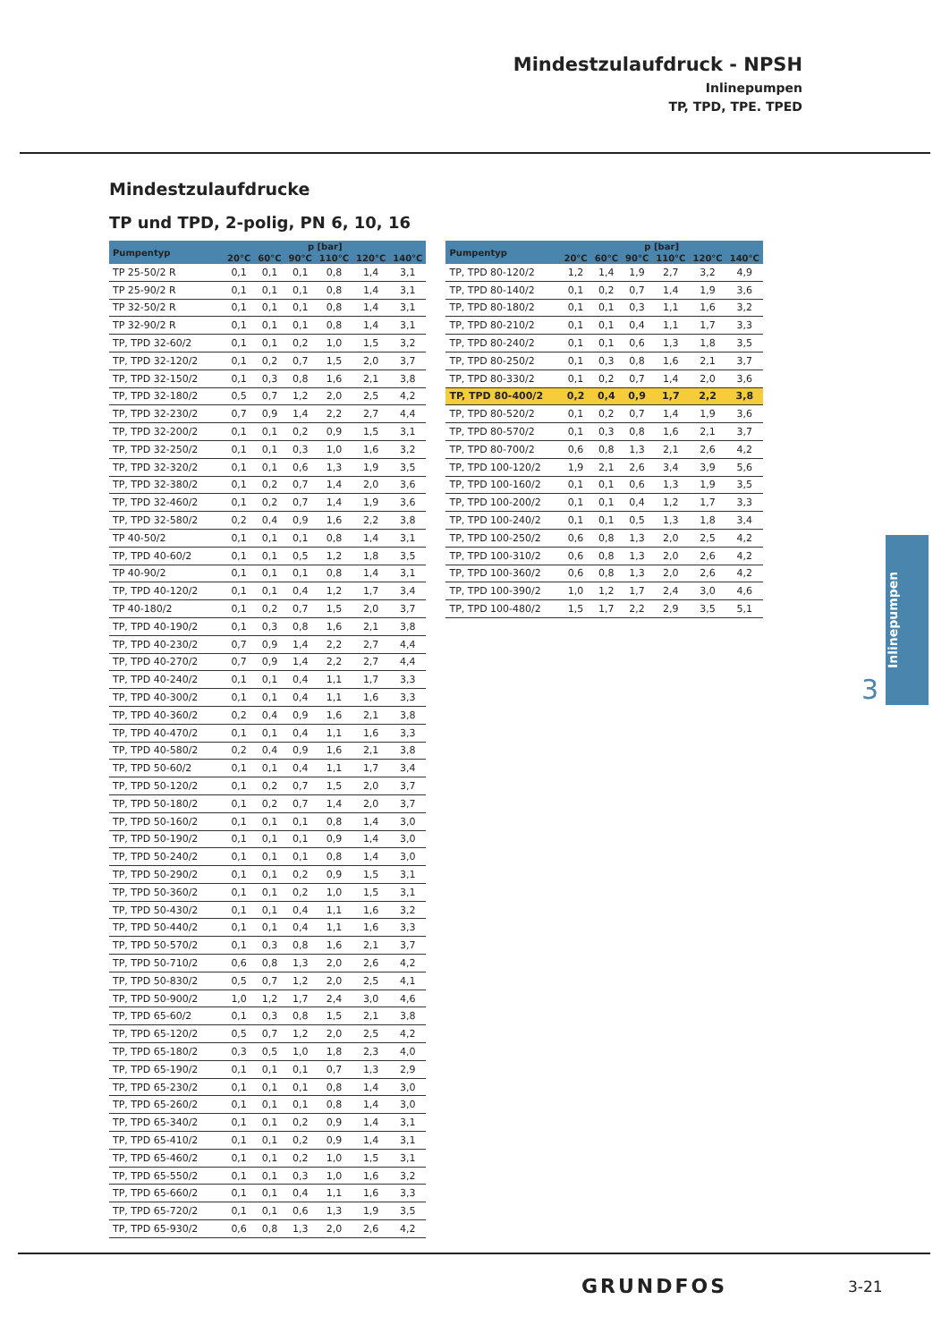Mindestzulaufdruck - NPSH
Inlinepumpen
TP, TPD, TPE. TPED
Mindestzulaufdrucke
TP und TPD, 2-polig, PN 6, 10, 16
| Pumpentyp | p [bar] | | | | | |
| --- | --- | --- | --- | --- | --- | --- |
| | 20°C | 60°C | 90°C | 110°C | 120°C | 140°C |
| TP 25-50/2 R | 0,1 | 0,1 | 0,1 | 0,8 | 1,4 | 3,1 |
| TP 25-90/2 R | 0,1 | 0,1 | 0,1 | 0,8 | 1,4 | 3,1 |
| TP 32-50/2 R | 0,1 | 0,1 | 0,1 | 0,8 | 1,4 | 3,1 |
| TP 32-90/2 R | 0,1 | 0,1 | 0,1 | 0,8 | 1,4 | 3,1 |
| TP, TPD 32-60/2 | 0,1 | 0,1 | 0,2 | 1,0 | 1,5 | 3,2 |
| TP, TPD 32-120/2 | 0,1 | 0,2 | 0,7 | 1,5 | 2,0 | 3,7 |
| TP, TPD 32-150/2 | 0,1 | 0,3 | 0,8 | 1,6 | 2,1 | 3,8 |
| TP, TPD 32-180/2 | 0,5 | 0,7 | 1,2 | 2,0 | 2,5 | 4,2 |
| TP, TPD 32-230/2 | 0,7 | 0,9 | 1,4 | 2,2 | 2,7 | 4,4 |
| TP, TPD 32-200/2 | 0,1 | 0,1 | 0,2 | 0,9 | 1,5 | 3,1 |
| TP, TPD 32-250/2 | 0,1 | 0,1 | 0,3 | 1,0 | 1,6 | 3,2 |
| TP, TPD 32-320/2 | 0,1 | 0,1 | 0,6 | 1,3 | 1,9 | 3,5 |
| TP, TPD 32-380/2 | 0,1 | 0,2 | 0,7 | 1,4 | 2,0 | 3,6 |
| TP, TPD 32-460/2 | 0,1 | 0,2 | 0,7 | 1,4 | 1,9 | 3,6 |
| TP, TPD 32-580/2 | 0,2 | 0,4 | 0,9 | 1,6 | 2,2 | 3,8 |
| TP 40-50/2 | 0,1 | 0,1 | 0,1 | 0,8 | 1,4 | 3,1 |
| TP, TPD 40-60/2 | 0,1 | 0,1 | 0,5 | 1,2 | 1,8 | 3,5 |
| TP 40-90/2 | 0,1 | 0,1 | 0,1 | 0,8 | 1,4 | 3,1 |
| TP, TPD 40-120/2 | 0,1 | 0,1 | 0,4 | 1,2 | 1,7 | 3,4 |
| TP 40-180/2 | 0,1 | 0,2 | 0,7 | 1,5 | 2,0 | 3,7 |
| TP, TPD 40-190/2 | 0,1 | 0,3 | 0,8 | 1,6 | 2,1 | 3,8 |
| TP, TPD 40-230/2 | 0,7 | 0,9 | 1,4 | 2,2 | 2,7 | 4,4 |
| TP, TPD 40-270/2 | 0,7 | 0,9 | 1,4 | 2,2 | 2,7 | 4,4 |
| TP, TPD 40-240/2 | 0,1 | 0,1 | 0,4 | 1,1 | 1,7 | 3,3 |
| TP, TPD 40-300/2 | 0,1 | 0,1 | 0,4 | 1,1 | 1,6 | 3,3 |
| TP, TPD 40-360/2 | 0,2 | 0,4 | 0,9 | 1,6 | 2,1 | 3,8 |
| TP, TPD 40-470/2 | 0,1 | 0,1 | 0,4 | 1,1 | 1,6 | 3,3 |
| TP, TPD 40-580/2 | 0,2 | 0,4 | 0,9 | 1,6 | 2,1 | 3,8 |
| TP, TPD 50-60/2 | 0,1 | 0,1 | 0,4 | 1,1 | 1,7 | 3,4 |
| TP, TPD 50-120/2 | 0,1 | 0,2 | 0,7 | 1,5 | 2,0 | 3,7 |
| TP, TPD 50-180/2 | 0,1 | 0,2 | 0,7 | 1,4 | 2,0 | 3,7 |
| TP, TPD 50-160/2 | 0,1 | 0,1 | 0,1 | 0,8 | 1,4 | 3,0 |
| TP, TPD 50-190/2 | 0,1 | 0,1 | 0,1 | 0,9 | 1,4 | 3,0 |
| TP, TPD 50-240/2 | 0,1 | 0,1 | 0,1 | 0,8 | 1,4 | 3,0 |
| TP, TPD 50-290/2 | 0,1 | 0,1 | 0,2 | 0,9 | 1,5 | 3,1 |
| TP, TPD 50-360/2 | 0,1 | 0,1 | 0,2 | 1,0 | 1,5 | 3,1 |
| TP, TPD 50-430/2 | 0,1 | 0,1 | 0,4 | 1,1 | 1,6 | 3,2 |
| TP, TPD 50-440/2 | 0,1 | 0,1 | 0,4 | 1,1 | 1,6 | 3,3 |
| TP, TPD 50-570/2 | 0,1 | 0,3 | 0,8 | 1,6 | 2,1 | 3,7 |
| TP, TPD 50-710/2 | 0,6 | 0,8 | 1,3 | 2,0 | 2,6 | 4,2 |
| TP, TPD 50-830/2 | 0,5 | 0,7 | 1,2 | 2,0 | 2,5 | 4,1 |
| TP, TPD 50-900/2 | 1,0 | 1,2 | 1,7 | 2,4 | 3,0 | 4,6 |
| TP, TPD 65-60/2 | 0,1 | 0,3 | 0,8 | 1,5 | 2,1 | 3,8 |
| TP, TPD 65-120/2 | 0,5 | 0,7 | 1,2 | 2,0 | 2,5 | 4,2 |
| TP, TPD 65-180/2 | 0,3 | 0,5 | 1,0 | 1,8 | 2,3 | 4,0 |
| TP, TPD 65-190/2 | 0,1 | 0,1 | 0,1 | 0,7 | 1,3 | 2,9 |
| TP, TPD 65-230/2 | 0,1 | 0,1 | 0,1 | 0,8 | 1,4 | 3,0 |
| TP, TPD 65-260/2 | 0,1 | 0,1 | 0,1 | 0,8 | 1,4 | 3,0 |
| TP, TPD 65-340/2 | 0,1 | 0,1 | 0,2 | 0,9 | 1,4 | 3,1 |
| TP, TPD 65-410/2 | 0,1 | 0,1 | 0,2 | 0,9 | 1,4 | 3,1 |
| TP, TPD 65-460/2 | 0,1 | 0,1 | 0,2 | 1,0 | 1,5 | 3,1 |
| TP, TPD 65-550/2 | 0,1 | 0,1 | 0,3 | 1,0 | 1,6 | 3,2 |
| TP, TPD 65-660/2 | 0,1 | 0,1 | 0,4 | 1,1 | 1,6 | 3,3 |
| TP, TPD 65-720/2 | 0,1 | 0,1 | 0,6 | 1,3 | 1,9 | 3,5 |
| TP, TPD 65-930/2 | 0,6 | 0,8 | 1,3 | 2,0 | 2,6 | 4,2 |
| Pumpentyp | p [bar] | | | | | |
| --- | --- | --- | --- | --- | --- | --- |
| | 20°C | 60°C | 90°C | 110°C | 120°C | 140°C |
| TP, TPD 80-120/2 | 1,2 | 1,4 | 1,9 | 2,7 | 3,2 | 4,9 |
| TP, TPD 80-140/2 | 0,1 | 0,2 | 0,7 | 1,4 | 1,9 | 3,6 |
| TP, TPD 80-180/2 | 0,1 | 0,1 | 0,3 | 1,1 | 1,6 | 3,2 |
| TP, TPD 80-210/2 | 0,1 | 0,1 | 0,4 | 1,1 | 1,7 | 3,3 |
| TP, TPD 80-240/2 | 0,1 | 0,1 | 0,6 | 1,3 | 1,8 | 3,5 |
| TP, TPD 80-250/2 | 0,1 | 0,3 | 0,8 | 1,6 | 2,1 | 3,7 |
| TP, TPD 80-330/2 | 0,1 | 0,2 | 0,7 | 1,4 | 2,0 | 3,6 |
| TP, TPD 80-400/2 | 0,2 | 0,4 | 0,9 | 1,7 | 2,2 | 3,8 |
| TP, TPD 80-520/2 | 0,1 | 0,2 | 0,7 | 1,4 | 1,9 | 3,6 |
| TP, TPD 80-570/2 | 0,1 | 0,3 | 0,8 | 1,6 | 2,1 | 3,7 |
| TP, TPD 80-700/2 | 0,6 | 0,8 | 1,3 | 2,1 | 2,6 | 4,2 |
| TP, TPD 100-120/2 | 1,9 | 2,1 | 2,6 | 3,4 | 3,9 | 5,6 |
| TP, TPD 100-160/2 | 0,1 | 0,1 | 0,6 | 1,3 | 1,9 | 3,5 |
| TP, TPD 100-200/2 | 0,1 | 0,1 | 0,4 | 1,2 | 1,7 | 3,3 |
| TP, TPD 100-240/2 | 0,1 | 0,1 | 0,5 | 1,3 | 1,8 | 3,4 |
| TP, TPD 100-250/2 | 0,6 | 0,8 | 1,3 | 2,0 | 2,5 | 4,2 |
| TP, TPD 100-310/2 | 0,6 | 0,8 | 1,3 | 2,0 | 2,6 | 4,2 |
| TP, TPD 100-360/2 | 0,6 | 0,8 | 1,3 | 2,0 | 2,6 | 4,2 |
| TP, TPD 100-390/2 | 1,0 | 1,2 | 1,7 | 2,4 | 3,0 | 4,6 |
| TP, TPD 100-480/2 | 1,5 | 1,7 | 2,2 | 2,9 | 3,5 | 5,1 |
Inlinepumpen
3
GRUNDFOS 3-21